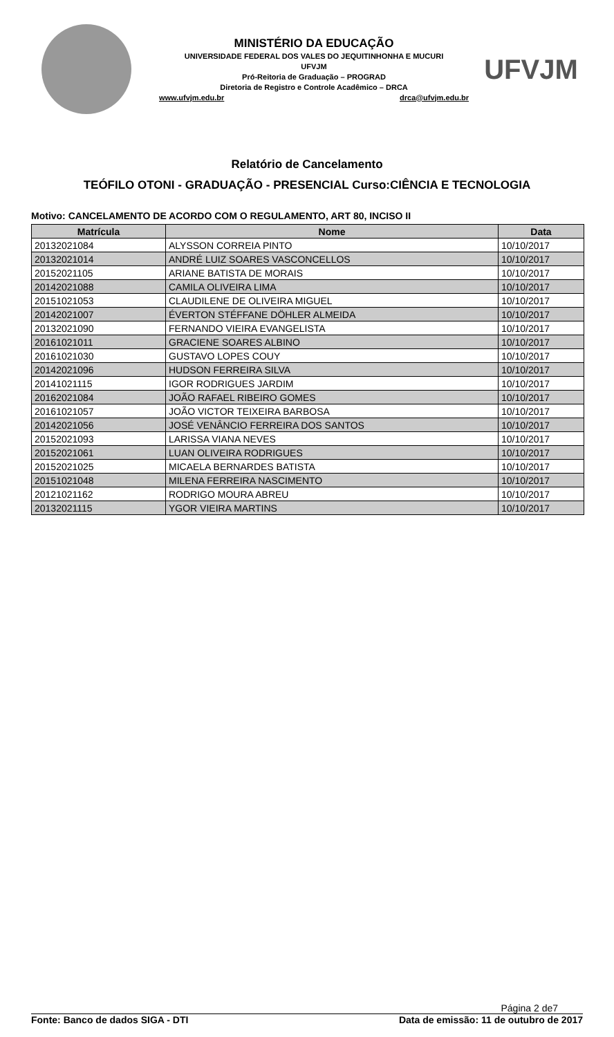MINISTÉRIO DA EDUCAÇÃO
UNIVERSIDADE FEDERAL DOS VALES DO JEQUITINHONHA E MUCURI
UFVJM
Pró-Reitoria de Graduação – PROGRAD
Diretoria de Registro e Controle Acadêmico – DRCA
www.ufvjm.edu.br drca@ufvjm.edu.br
UFVJM
Relatório de Cancelamento
TEÓFILO OTONI - GRADUAÇÃO - PRESENCIAL Curso:CIÊNCIA E TECNOLOGIA
Motivo: CANCELAMENTO DE ACORDO COM O REGULAMENTO, ART 80, INCISO II
| Matrícula | Nome | Data |
| --- | --- | --- |
| 20132021084 | ALYSSON CORREIA PINTO | 10/10/2017 |
| 20132021014 | ANDRÉ LUIZ SOARES VASCONCELLOS | 10/10/2017 |
| 20152021105 | ARIANE BATISTA DE MORAIS | 10/10/2017 |
| 20142021088 | CAMILA OLIVEIRA LIMA | 10/10/2017 |
| 20151021053 | CLAUDILENE DE OLIVEIRA MIGUEL | 10/10/2017 |
| 20142021007 | ÉVERTON STÉFFANE DÖHLER ALMEIDA | 10/10/2017 |
| 20132021090 | FERNANDO VIEIRA EVANGELISTA | 10/10/2017 |
| 20161021011 | GRACIENE SOARES ALBINO | 10/10/2017 |
| 20161021030 | GUSTAVO LOPES COUY | 10/10/2017 |
| 20142021096 | HUDSON FERREIRA SILVA | 10/10/2017 |
| 20141021115 | IGOR RODRIGUES JARDIM | 10/10/2017 |
| 20162021084 | JOÃO RAFAEL RIBEIRO GOMES | 10/10/2017 |
| 20161021057 | JOÃO VICTOR TEIXEIRA BARBOSA | 10/10/2017 |
| 20142021056 | JOSÉ VENÂNCIO FERREIRA DOS SANTOS | 10/10/2017 |
| 20152021093 | LARISSA VIANA NEVES | 10/10/2017 |
| 20152021061 | LUAN OLIVEIRA RODRIGUES | 10/10/2017 |
| 20152021025 | MICAELA BERNARDES BATISTA | 10/10/2017 |
| 20151021048 | MILENA FERREIRA NASCIMENTO | 10/10/2017 |
| 20121021162 | RODRIGO MOURA ABREU | 10/10/2017 |
| 20132021115 | YGOR VIEIRA MARTINS | 10/10/2017 |
Página 2 de7
Fonte: Banco de dados SIGA - DTI Data de emissão: 11 de outubro de 2017